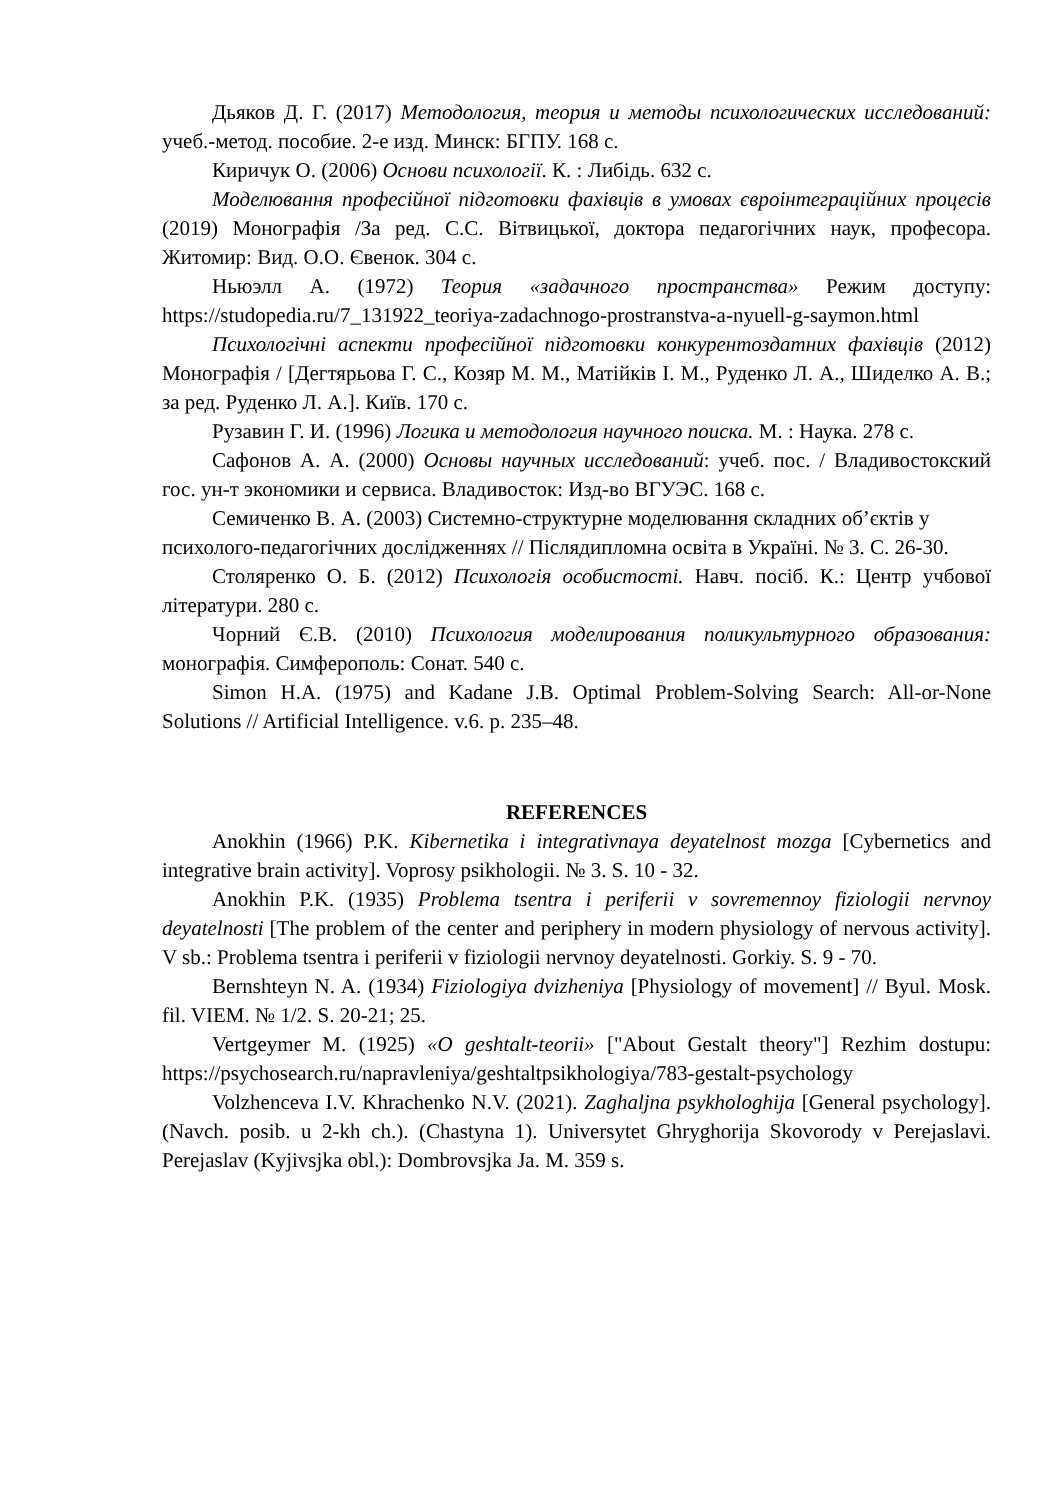Дьяков Д. Г. (2017) Методология, теория и методы психологических исследований: учеб.-метод. пособие. 2-е изд. Минск: БГПУ. 168 с.
Киричук О. (2006) Основи психології. К. : Либідь. 632 с.
Моделювання професійної підготовки фахівців в умовах євроінтеграційних процесів (2019) Монографія /За ред. С.С. Вітвицької, доктора педагогічних наук, професора. Житомир: Вид. О.О. Євенок. 304 с.
Ньюэлл А. (1972) Теория «задачного пространства» Режим доступу: https://studopedia.ru/7_131922_teoriya-zadachnogo-prostranstva-a-nyuell-g-saymon.html
Психологічні аспекти професійної підготовки конкурентоздатних фахівців (2012) Монографія / [Дегтярьова Г. С., Козяр М. М., Матійків І. М., Руденко Л. А., Шиделко А. В.; за ред. Руденко Л. А.]. Київ. 170 с.
Рузавин Г. И. (1996) Логика и методология научного поиска. М. : Наука. 278 с.
Сафонов А. А. (2000) Основы научных исследований: учеб. пос. / Владивостокский гос. ун-т экономики и сервиса. Владивосток: Изд-во ВГУЭС. 168 с.
Семиченко В. А. (2003) Системно-структурне моделювання складних об’єктів у психолого-педагогічних дослідженнях // Післядипломна освіта в Україні. № 3. С. 26-30.
Столяренко О. Б. (2012) Психологія особистості. Навч. посіб. К.: Центр учбової літератури. 280 с.
Чорний Є.В. (2010) Психология моделирования поликультурного образования: монографія. Симферополь: Сонат. 540 с.
Simon H.A. (1975) and Kadane J.B. Optimal Problem-Solving Search: All-or-None Solutions // Artificial Intelligence. v.6. p. 235–48.
REFERENCES
Anokhin (1966) P.K. Kibernetika i integrativnaya deyatelnost mozga [Cybernetics and integrative brain activity]. Voprosy psikhologii. № 3. S. 10 - 32.
Anokhin P.K. (1935) Problema tsentra i periferii v sovremennoy fiziologii nervnoy deyatelnosti [The problem of the center and periphery in modern physiology of nervous activity]. V sb.: Problema tsentra i periferii v fiziologii nervnoy deyatelnosti. Gorkiy. S. 9 - 70.
Bernshteyn N. A. (1934) Fiziologiya dvizheniya [Physiology of movement] // Byul. Mosk. fil. VIEM. № 1/2. S. 20-21; 25.
Vertgeymer M. (1925) «O geshtalt-teorii» ["About Gestalt theory"] Rezhim dostupu: https://psychosearch.ru/napravleniya/geshtaltpsikhologiya/783-gestalt-psychology
Volzhenceva I.V. Khrachenko N.V. (2021). Zaghaljna psykhologhija [General psychology]. (Navch. posib. u 2-kh ch.). (Chastyna 1). Universytet Ghryghorija Skovorody v Perejaslavi. Perejaslav (Kyjivsjka obl.): Dombrovsjka Ja. M. 359 s.